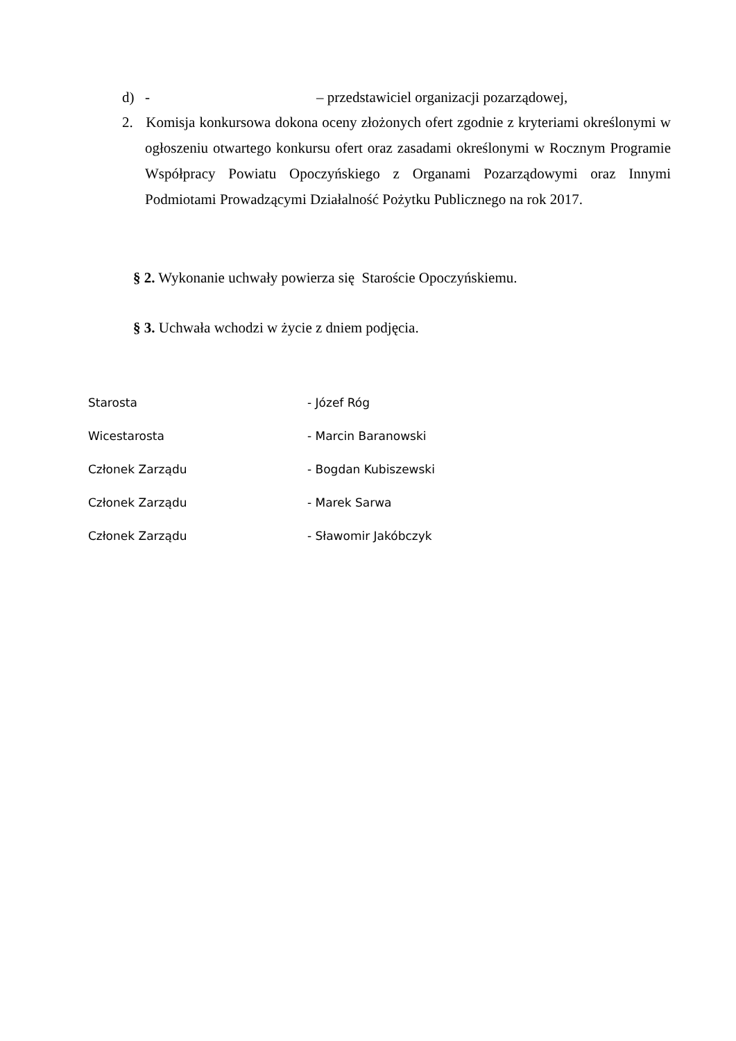d) - – przedstawiciel organizacji pozarządowej,
2. Komisja konkursowa dokona oceny złożonych ofert zgodnie z kryteriami określonymi w ogłoszeniu otwartego konkursu ofert oraz zasadami określonymi w Rocznym Programie Współpracy Powiatu Opoczyńskiego z Organami Pozarządowymi oraz Innymi Podmiotami Prowadzącymi Działalność Pożytku Publicznego na rok 2017.
§ 2. Wykonanie uchwały powierza się Staroście Opoczyńskiemu.
§ 3. Uchwała wchodzi w życie z dniem podjęcia.
Starosta - Józef Róg
Wicestarosta - Marcin Baranowski
Członek Zarządu - Bogdan Kubiszewski
Członek Zarządu - Marek Sarwa
Członek Zarządu - Sławomir Jakóbczyk